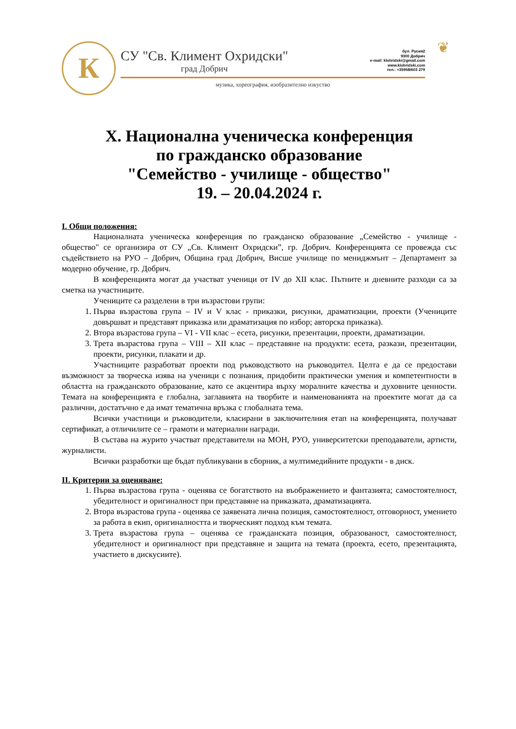К
СУ "Св. Климент Охридски"
град Добрич
бул. Русия2
9300 Добрич
e-mail: klohridski@gmail.com
www.klohridski.com
тел.: +35958/603 279
музика, хореография, изобразително изкуство
❦
X. Национална ученическа конференция
по гражданско образование
"Семейство - училище - общество"
19. – 20.04.2024 г.
I. Общи положения:
Националната ученическа конференция по гражданско образование „Семейство - училище - общество" се организира от СУ „Св. Климент Охридски”, гр. Добрич. Конференцията се провежда със съдействието на РУО – Добрич, Община град Добрич, Висше училище по мениджмънт – Департамент за модерно обучение, гр. Добрич.
В конференцията могат да участват ученици от IV до XII клас. Пътните и дневните разходи са за сметка на участниците.
Учениците са разделени в три възрастови групи:
1. Първа възрастова група – IV и V клас - приказки, рисунки, драматизации, проекти (Учениците довършват и представят приказка или драматизация по избор; авторска приказка).
2. Втора възрастова група – VI - VII клас – есета, рисунки, презентации, проекти, драматизации.
3. Трета възрастова група – VIII – XII клас – представяне на продукти: есета, разкази, презентации, проекти, рисунки, плакати и др.
Участниците разработват проекти под ръководството на ръководител. Целта е да се предостави възможност за творческа изява на ученици с познания, придобити практически умения и компетентности в областта на гражданското образование, като се акцентира върху моралните качества и духовните ценности. Темата на конференцията е глобална, заглавията на творбите и наименованията на проектите могат да са различни, достатъчно е да имат тематична връзка с глобалната тема.
Всички участници и ръководители, класирани в заключителния етап на конференцията, получават сертификат, а отличилите се – грамоти и материални награди.
В състава на журито участват представители на МОН, РУО, университетски преподаватели, артисти, журналисти.
Всички разработки ще бъдат публикувани в сборник, а мултимедийните продукти - в диск.
II. Критерии за оценяване:
1. Първа възрастова група - оценява се богатството на въображението и фантазията; самостоятелност, убедителност и оригиналност при представяне на приказката, драматизацията.
2. Втора възрастова група - оценява се заявената лична позиция, самостоятелност, отговорност, умението за работа в екип, оригиналността и творческият подход към темата.
3. Трета възрастова група – оценява се гражданската позиция, образованост, самостоятелност, убедителност и оригиналност при представяне и защита на темата (проекта, есето, презентацията, участието в дискусиите).